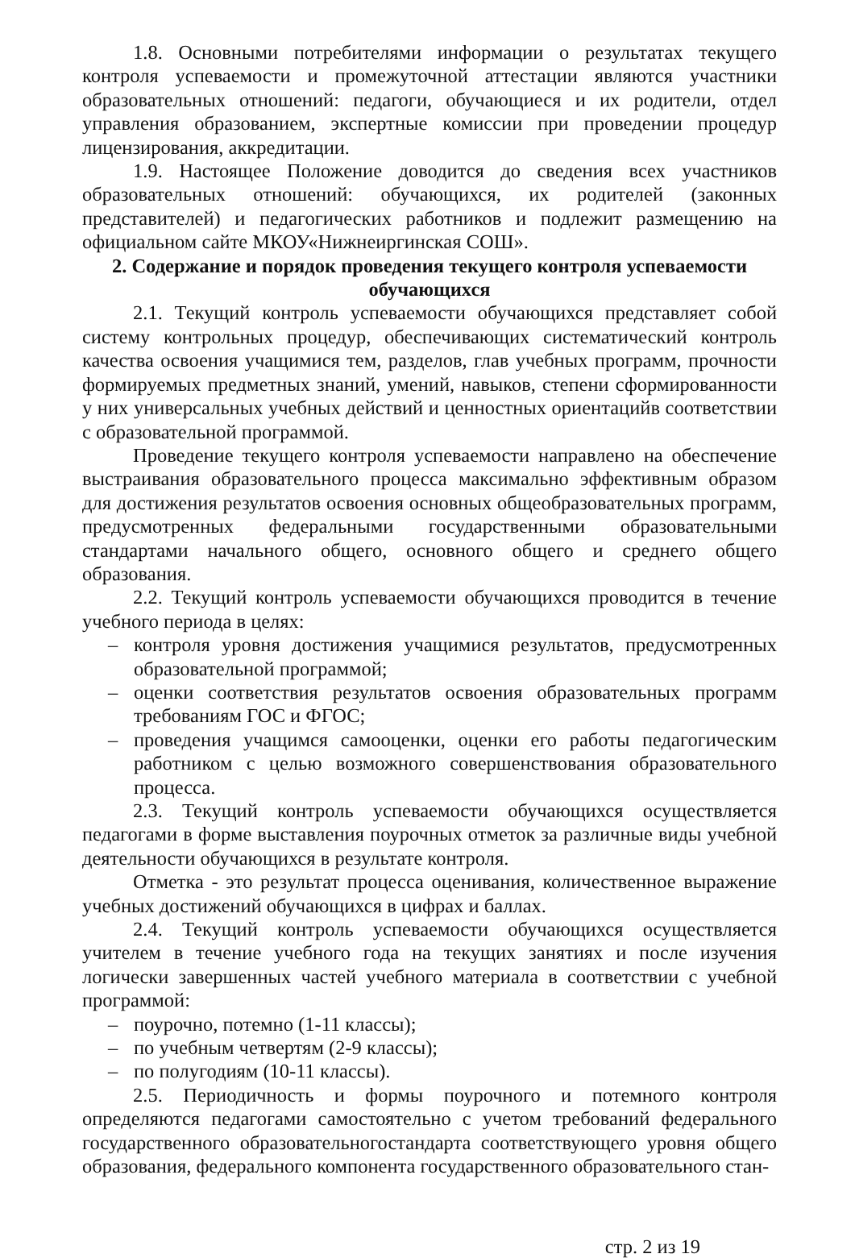1.8. Основными потребителями информации о результатах текущего контроля успеваемости и промежуточной аттестации являются участники образовательных отношений: педагоги, обучающиеся и их родители, отдел управления образованием, экспертные комиссии при проведении процедур лицензирования, аккредитации.
1.9. Настоящее Положение доводится до сведения всех участников образовательных отношений: обучающихся, их родителей (законных представителей) и педагогических работников и подлежит размещению на официальном сайте МКОУ«Нижнеиргинская СОШ».
2. Содержание и порядок проведения текущего контроля успеваемости обучающихся
2.1. Текущий контроль успеваемости обучающихся представляет собой систему контрольных процедур, обеспечивающих систематический контроль качества освоения учащимися тем, разделов, глав учебных программ, прочности формируемых предметных знаний, умений, навыков, степени сформированности у них универсальных учебных действий и ценностных ориентацийв соответствии с образовательной программой.
Проведение текущего контроля успеваемости направлено на обеспечение выстраивания образовательного процесса максимально эффективным образом для достижения результатов освоения основных общеобразовательных программ, предусмотренных федеральными государственными образовательными стандартами начального общего, основного общего и среднего общего образования.
2.2. Текущий контроль успеваемости обучающихся проводится в течение учебного периода в целях:
– контроля уровня достижения учащимися результатов, предусмотренных образовательной программой;
– оценки соответствия результатов освоения образовательных программ требованиям ГОС и ФГОС;
– проведения учащимся самооценки, оценки его работы педагогическим работником с целью возможного совершенствования образовательного процесса.
2.3. Текущий контроль успеваемости обучающихся осуществляется педагогами в форме выставления поурочных отметок за различные виды учебной деятельности обучающихся в результате контроля.
Отметка - это результат процесса оценивания, количественное выражение учебных достижений обучающихся в цифрах и баллах.
2.4. Текущий контроль успеваемости обучающихся осуществляется учителем в течение учебного года на текущих занятиях и после изучения логически завершенных частей учебного материала в соответствии с учебной программой:
– поурочно, потемно (1-11 классы);
– по учебным четвертям (2-9 классы);
– по полугодиям (10-11 классы).
2.5. Периодичность и формы поурочного и потемного контроля определяются педагогами самостоятельно с учетом требований федерального государственного образовательногостандарта соответствующего уровня общего образования, федерального компонента государственного образовательного стан-
стр. 2 из 19